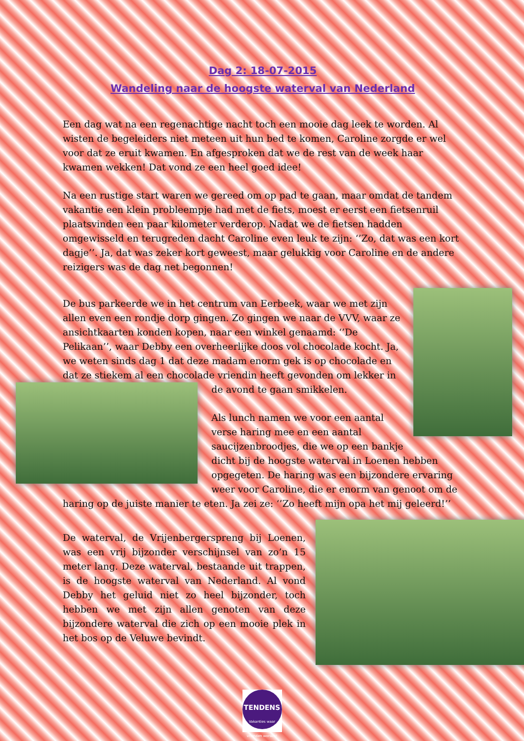Dag 2: 18-07-2015
Wandeling naar de hoogste waterval van Nederland
Een dag wat na een regenachtige nacht toch een mooie dag leek te worden. Al wisten de begeleiders niet meteen uit hun bed te komen, Caroline zorgde er wel voor dat ze eruit kwamen. En afgesproken dat we de rest van de week haar kwamen wekken! Dat vond ze een heel goed idee!
Na een rustige start waren we gereed om op pad te gaan, maar omdat de tandem vakantie een klein probleempje had met de fiets, moest er eerst een fietsenruil plaatsvinden een paar kilometer verderop. Nadat we de fietsen hadden omgewisseld en terugreden dacht Caroline even leuk te zijn: ‘’Zo, dat was een kort dagje’’. Ja, dat was zeker kort geweest, maar gelukkig voor Caroline en de andere reizigers was de dag net begonnen!
De bus parkeerde we in het centrum van Eerbeek, waar we met zijn allen even een rondje dorp gingen. Zo gingen we naar de VVV, waar ze ansichtkaarten konden kopen, naar een winkel genaamd: ‘’De Pelikaan’’, waar Debby een overheerlijke doos vol chocolade kocht. Ja, we weten sinds dag 1 dat deze madam enorm gek is op chocolade en dat ze stiekem al een chocolade vriendin heeft gevonden om lekker in de avond te gaan smikkelen.
Als lunch namen we voor een aantal verse haring mee en een aantal saucijzenbroodjes, die we op een bankje dicht bij de hoogste waterval in Loenen hebben opgegeten. De haring was een bijzondere ervaring weer voor Caroline, die er enorm van genoot om de haring op de juiste manier te eten. Ja zei ze: ‘’Zo heeft mijn opa het mij geleerd!’’
De waterval, de Vrijenbergerspreng bij Loenen, was een vrij bijzonder verschijnsel van zo’n 15 meter lang. Deze waterval, bestaande uit trappen, is de hoogste waterval van Nederland. Al vond Debby het geluid niet zo heel bijzonder, toch hebben we met zijn allen genoten van deze bijzondere waterval die zich op een mooie plek in het bos op de Veluwe bevindt.
TENDENS
Vakanties waar vrienden worden!